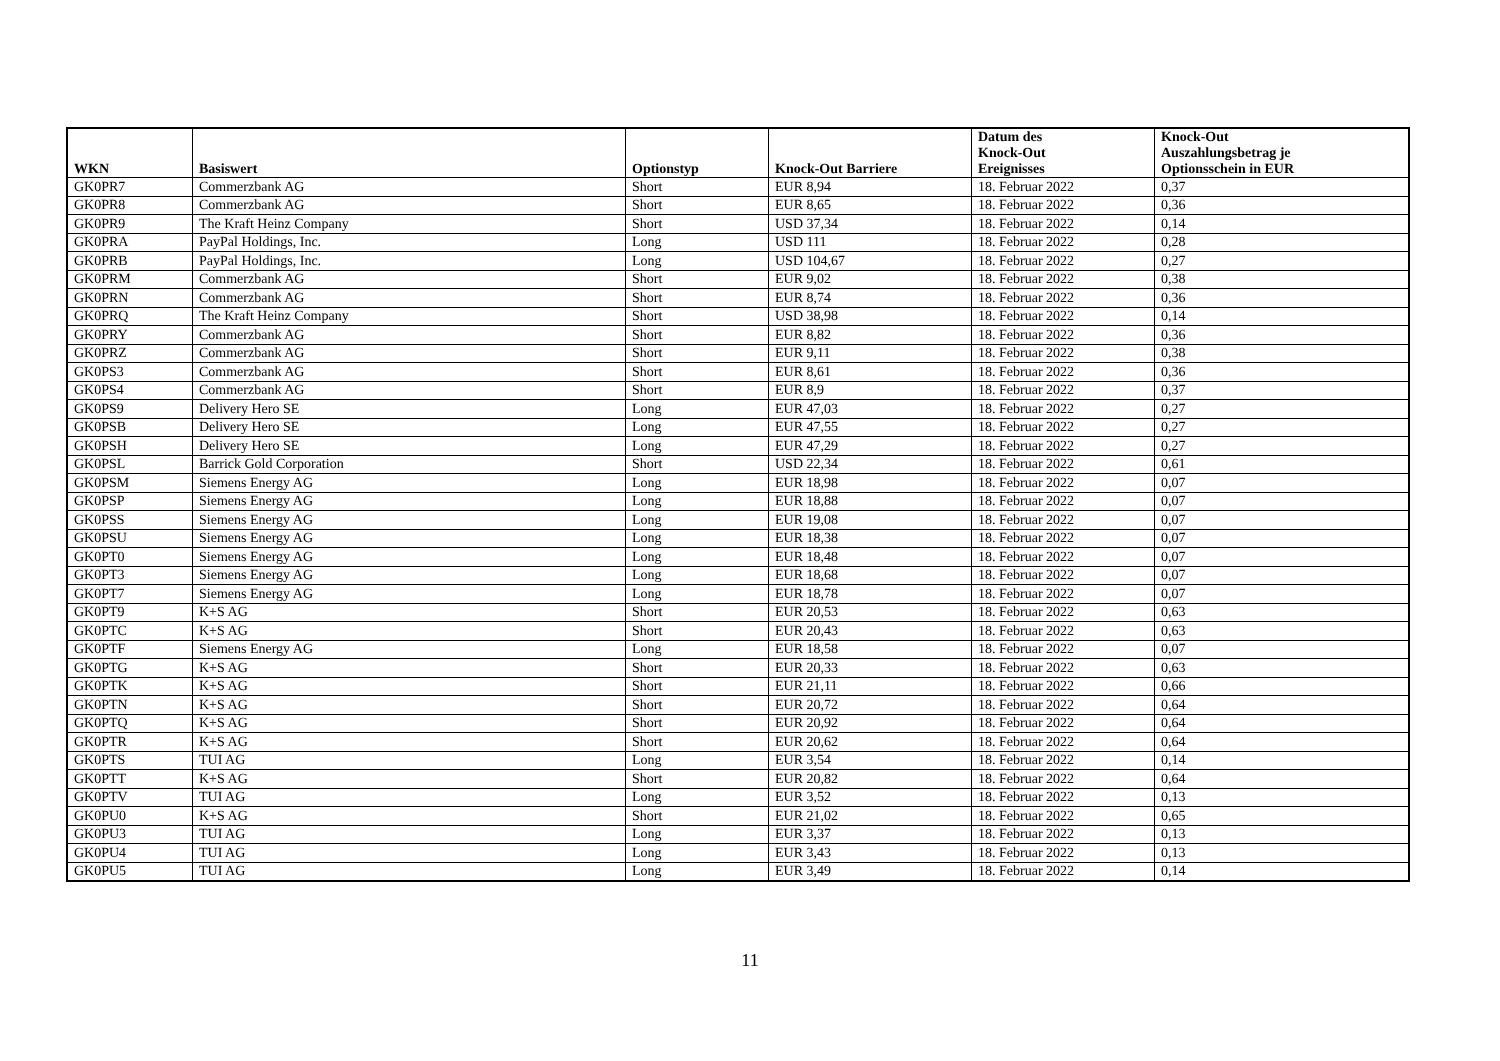| WKN | Basiswert | Optionstyp | Knock-Out Barriere | Datum des Knock-Out Ereignisses | Knock-Out Auszahlungsbetrag je Optionsschein in EUR |
| --- | --- | --- | --- | --- | --- |
| GK0PR7 | Commerzbank AG | Short | EUR 8,94 | 18. Februar 2022 | 0,37 |
| GK0PR8 | Commerzbank AG | Short | EUR 8,65 | 18. Februar 2022 | 0,36 |
| GK0PR9 | The Kraft Heinz Company | Short | USD 37,34 | 18. Februar 2022 | 0,14 |
| GK0PRA | PayPal Holdings, Inc. | Long | USD 111 | 18. Februar 2022 | 0,28 |
| GK0PRB | PayPal Holdings, Inc. | Long | USD 104,67 | 18. Februar 2022 | 0,27 |
| GK0PRM | Commerzbank AG | Short | EUR 9,02 | 18. Februar 2022 | 0,38 |
| GK0PRN | Commerzbank AG | Short | EUR 8,74 | 18. Februar 2022 | 0,36 |
| GK0PRQ | The Kraft Heinz Company | Short | USD 38,98 | 18. Februar 2022 | 0,14 |
| GK0PRY | Commerzbank AG | Short | EUR 8,82 | 18. Februar 2022 | 0,36 |
| GK0PRZ | Commerzbank AG | Short | EUR 9,11 | 18. Februar 2022 | 0,38 |
| GK0PS3 | Commerzbank AG | Short | EUR 8,61 | 18. Februar 2022 | 0,36 |
| GK0PS4 | Commerzbank AG | Short | EUR 8,9 | 18. Februar 2022 | 0,37 |
| GK0PS9 | Delivery Hero SE | Long | EUR 47,03 | 18. Februar 2022 | 0,27 |
| GK0PSB | Delivery Hero SE | Long | EUR 47,55 | 18. Februar 2022 | 0,27 |
| GK0PSH | Delivery Hero SE | Long | EUR 47,29 | 18. Februar 2022 | 0,27 |
| GK0PSL | Barrick Gold Corporation | Short | USD 22,34 | 18. Februar 2022 | 0,61 |
| GK0PSM | Siemens Energy AG | Long | EUR 18,98 | 18. Februar 2022 | 0,07 |
| GK0PSP | Siemens Energy AG | Long | EUR 18,88 | 18. Februar 2022 | 0,07 |
| GK0PSS | Siemens Energy AG | Long | EUR 19,08 | 18. Februar 2022 | 0,07 |
| GK0PSU | Siemens Energy AG | Long | EUR 18,38 | 18. Februar 2022 | 0,07 |
| GK0PT0 | Siemens Energy AG | Long | EUR 18,48 | 18. Februar 2022 | 0,07 |
| GK0PT3 | Siemens Energy AG | Long | EUR 18,68 | 18. Februar 2022 | 0,07 |
| GK0PT7 | Siemens Energy AG | Long | EUR 18,78 | 18. Februar 2022 | 0,07 |
| GK0PT9 | K+S AG | Short | EUR 20,53 | 18. Februar 2022 | 0,63 |
| GK0PTC | K+S AG | Short | EUR 20,43 | 18. Februar 2022 | 0,63 |
| GK0PTF | Siemens Energy AG | Long | EUR 18,58 | 18. Februar 2022 | 0,07 |
| GK0PTG | K+S AG | Short | EUR 20,33 | 18. Februar 2022 | 0,63 |
| GK0PTK | K+S AG | Short | EUR 21,11 | 18. Februar 2022 | 0,66 |
| GK0PTN | K+S AG | Short | EUR 20,72 | 18. Februar 2022 | 0,64 |
| GK0PTQ | K+S AG | Short | EUR 20,92 | 18. Februar 2022 | 0,64 |
| GK0PTR | K+S AG | Short | EUR 20,62 | 18. Februar 2022 | 0,64 |
| GK0PTS | TUI AG | Long | EUR 3,54 | 18. Februar 2022 | 0,14 |
| GK0PTT | K+S AG | Short | EUR 20,82 | 18. Februar 2022 | 0,64 |
| GK0PTV | TUI AG | Long | EUR 3,52 | 18. Februar 2022 | 0,13 |
| GK0PU0 | K+S AG | Short | EUR 21,02 | 18. Februar 2022 | 0,65 |
| GK0PU3 | TUI AG | Long | EUR 3,37 | 18. Februar 2022 | 0,13 |
| GK0PU4 | TUI AG | Long | EUR 3,43 | 18. Februar 2022 | 0,13 |
| GK0PU5 | TUI AG | Long | EUR 3,49 | 18. Februar 2022 | 0,14 |
11